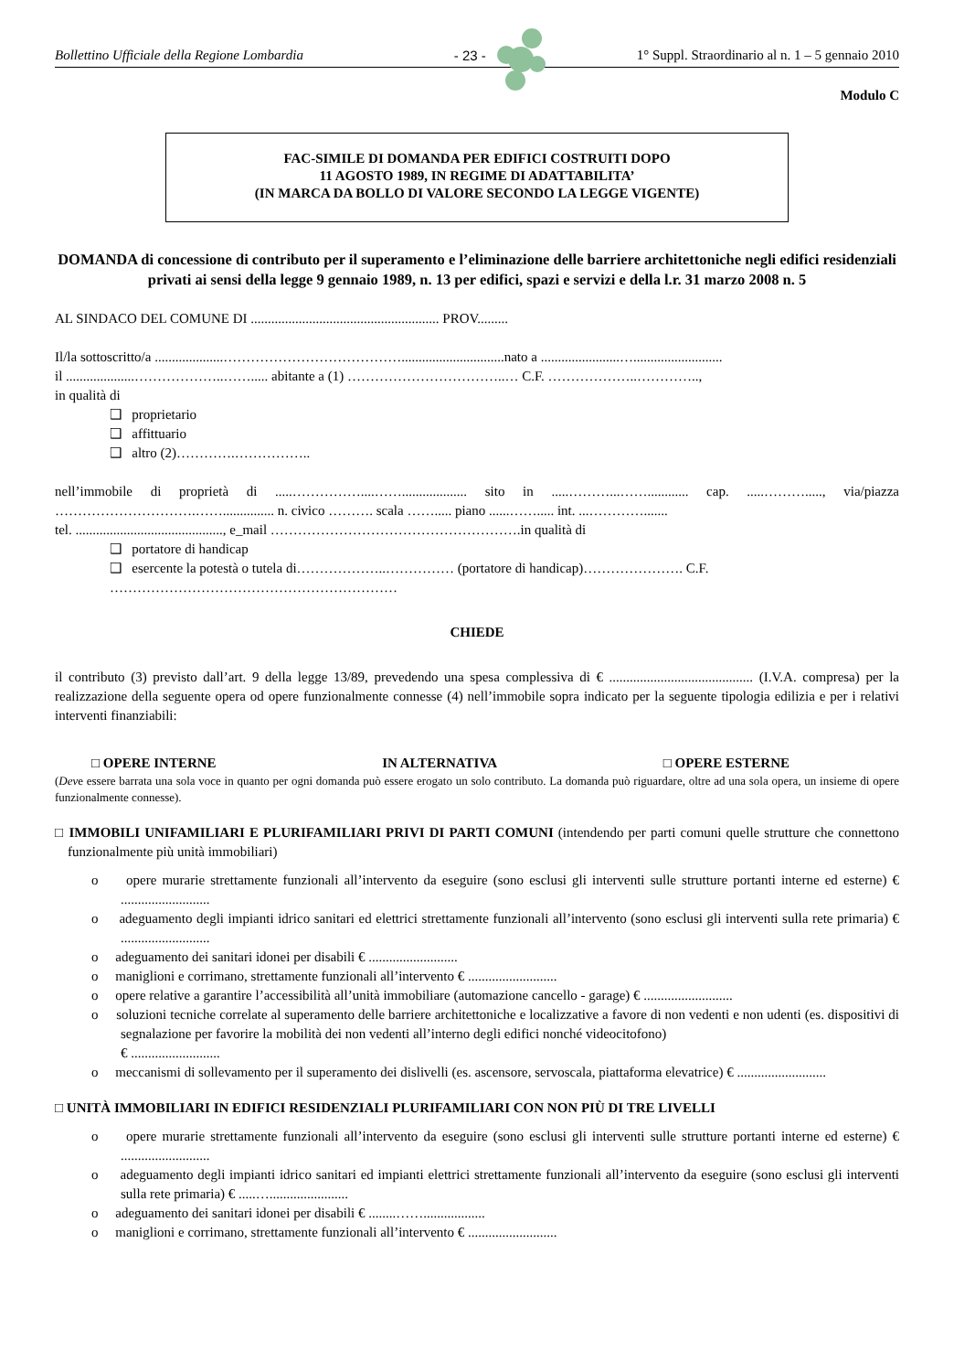Bollettino Ufficiale della Regione Lombardia - 23 - 1° Suppl. Straordinario al n. 1 – 5 gennaio 2010
Modulo C
FAC-SIMILE DI DOMANDA PER EDIFICI COSTRUITI DOPO
11 AGOSTO 1989, IN REGIME DI ADATTABILITA’
(IN MARCA DA BOLLO DI VALORE SECONDO LA LEGGE VIGENTE)
DOMANDA di concessione di contributo per il superamento e l’eliminazione delle barriere architettoniche negli edifici residenziali privati ai sensi della legge 9 gennaio 1989, n. 13 per edifici, spazi e servizi e della l.r. 31 marzo 2008 n. 5
AL SINDACO DEL COMUNE DI ....................................................... PROV.........
Il/la sottoscritto/a ....................…………………………………..............................nato a .......................…..........................
il ....................………………..……..... abitante a (1) ……………………………..… C.F. ………………..…………..,
in qualità di
❑ proprietario
❑ affittuario
❑ altro (2)………….……………..
nell’immobile di proprietà di .....……………....……................... sito in .....………...……............ cap. .....………....., via/piazza ………………………….……............... n. civico ………. scala ……..... piano ......……..... int. ...………….......
tel. ..........................................., e_mail ……………………………………………….in qualità di
❑ portatore di handicap
❑ esercente la potestà o tutela di………………..…………… (portatore di handicap)…………………. C.F. ………………………………………………………
CHIEDE
il contributo (3) previsto dall’art. 9 della legge 13/89, prevedendo una spesa complessiva di € .......................................... (I.V.A. compresa) per la realizzazione della seguente opera od opere funzionalmente connesse (4) nell’immobile sopra indicato per la seguente tipologia edilizia e per i relativi interventi finanziabili:
□ OPERE INTERNE IN ALTERNATIVA □ OPERE ESTERNE
(Deve essere barrata una sola voce in quanto per ogni domanda può essere erogato un solo contributo. La domanda può riguardare, oltre ad una sola opera, un insieme di opere funzionalmente connesse).
□ IMMOBILI UNIFAMILIARI E PLURIFAMILIARI PRIVI DI PARTI COMUNI (intendendo per parti comuni quelle strutture che connettono funzionalmente più unità immobiliari)
o opere murarie strettamente funzionali all’intervento da eseguire (sono esclusi gli interventi sulle strutture portanti interne ed esterne) € ..........................
o adeguamento degli impianti idrico sanitari ed elettrici strettamente funzionali all’intervento (sono esclusi gli interventi sulla rete primaria) € ..........................
o adeguamento dei sanitari idonei per disabili € ..........................
o maniglioni e corrimano, strettamente funzionali all’intervento € ..........................
o opere relative a garantire l’accessibilità all’unità immobiliare (automazione cancello - garage) € ..........................
o soluzioni tecniche correlate al superamento delle barriere architettoniche e localizzative a favore di non vedenti e non udenti (es. dispositivi di segnalazione per favorire la mobilità dei non vedenti all’interno degli edifici nonché videocitofono)
€ ..........................
o meccanismi di sollevamento per il superamento dei dislivelli (es. ascensore, servoscala, piattaforma elevatrice) € ..........................
□ UNITÀ IMMOBILIARI IN EDIFICI RESIDENZIALI PLURIFAMILIARI CON NON PIÙ DI TRE LIVELLI
o opere murarie strettamente funzionali all’intervento da eseguire (sono esclusi gli interventi sulle strutture portanti interne ed esterne) € ..........................
o adeguamento degli impianti idrico sanitari ed impianti elettrici strettamente funzionali all’intervento da eseguire (sono esclusi gli interventi sulla rete primaria) € .....….......................
o adeguamento dei sanitari idonei per disabili € ........……..................
o maniglioni e corrimano, strettamente funzionali all’intervento € ..........................